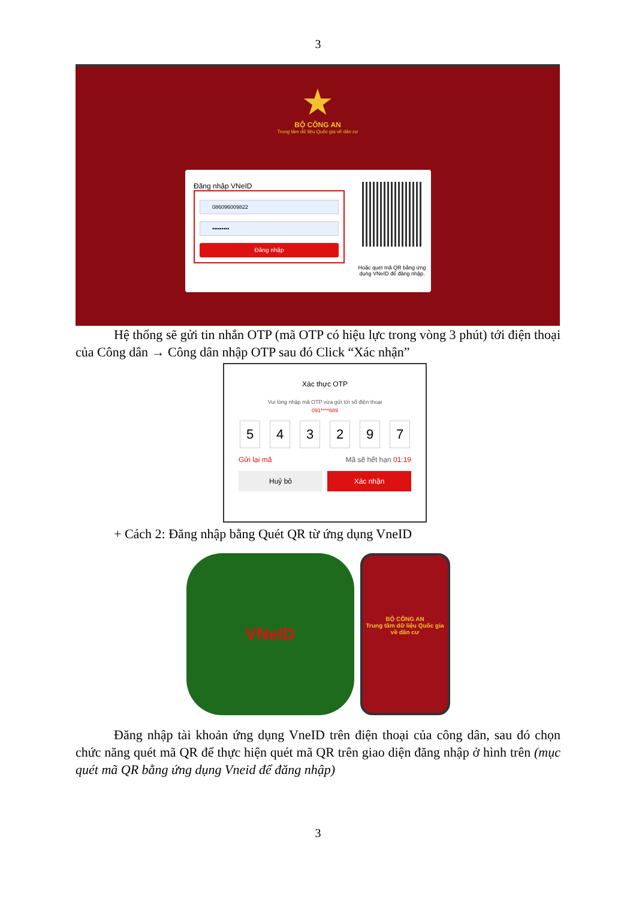3
★
BỘ CÔNG AN
Trung tâm dữ liệu Quốc gia về dân cư
Đăng nhập VNeID
086096009822
•••••••••
Đăng nhập
Hoặc quét mã QR bằng ứng
dụng VNeID để đăng nhập.
Hệ thống sẽ gửi tin nhắn OTP (mã OTP có hiệu lực trong vòng 3 phút) tới điện thoại của Công dân → Công dân nhập OTP sau đó Click “Xác nhận”
Xác thực OTP
Vui lòng nhập mã OTP vừa gửi tới số điện thoại
091****689
5 4 3 2 9 7
Gửi lại mã Mã sẽ hết hạn 01:19
Huỷ bỏ Xác nhận
+ Cách 2: Đăng nhập bằng Quét QR từ ứng dụng VneID
VNeID
BỘ CÔNG AN
Trung tâm dữ liệu Quốc gia về dân cư
Đăng nhập tài khoản ứng dụng VneID trên điện thoại của công dân, sau đó chọn chức năng quét mã QR để thực hiện quét mã QR trên giao diện đăng nhập ở hình trên (mục quét mã QR bằng ứng dụng Vneid để đăng nhập)
3